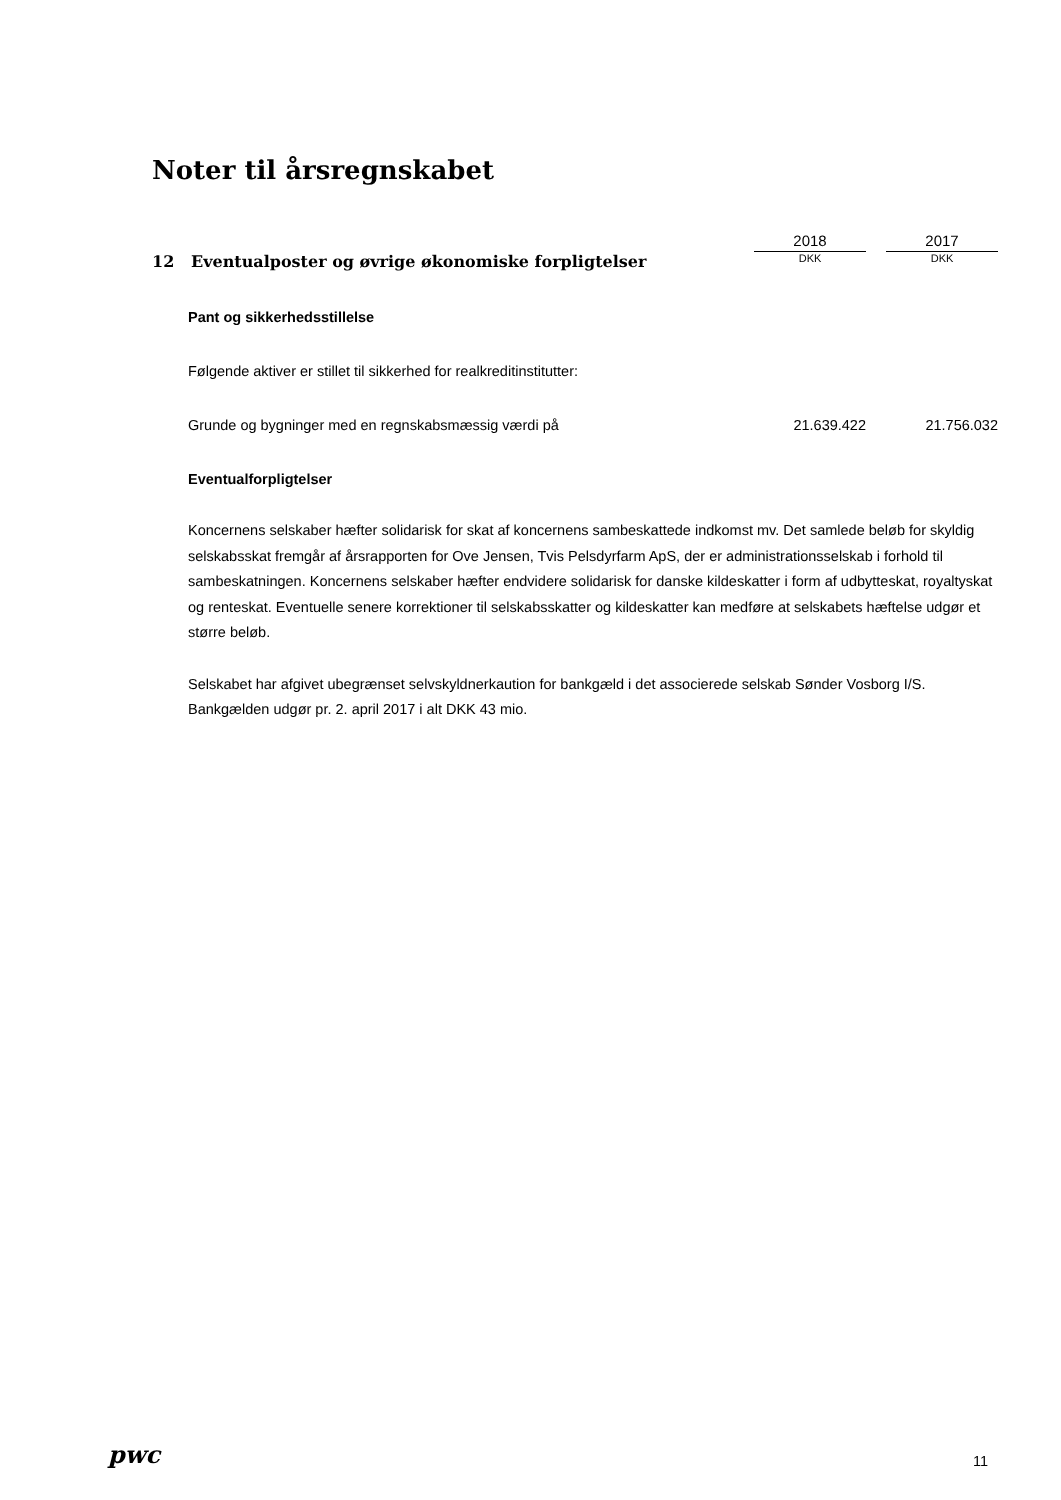Noter til årsregnskabet
| | 2018 | | 2017 |
| 12 Eventualposter og øvrige økonomiske forpligtelser | DKK | | DKK |
| Pant og sikkerhedsstillelse | | | |
| Følgende aktiver er stillet til sikkerhed for realkreditinstitutter: | | | |
| Grunde og bygninger med en regnskabsmæssig værdi på | 21.639.422 | | 21.756.032 |
Eventualforpligtelser
Koncernens selskaber hæfter solidarisk for skat af koncernens sambeskattede indkomst mv. Det samlede beløb for skyldig selskabsskat fremgår af årsrapporten for Ove Jensen, Tvis Pelsdyrfarm ApS, der er administrationsselskab i forhold til sambeskatningen. Koncernens selskaber hæfter endvidere solidarisk for danske kildeskatter i form af udbytteskat, royaltyskat og renteskat. Eventuelle senere korrektioner til selskabsskatter og kildeskatter kan medføre at selskabets hæftelse udgør et større beløb.
Selskabet har afgivet ubegrænset selvskyldnerkaution for bankgæld i det associerede selskab Sønder Vosborg I/S. Bankgælden udgør pr. 2. april 2017 i alt DKK 43 mio.
pwc 11